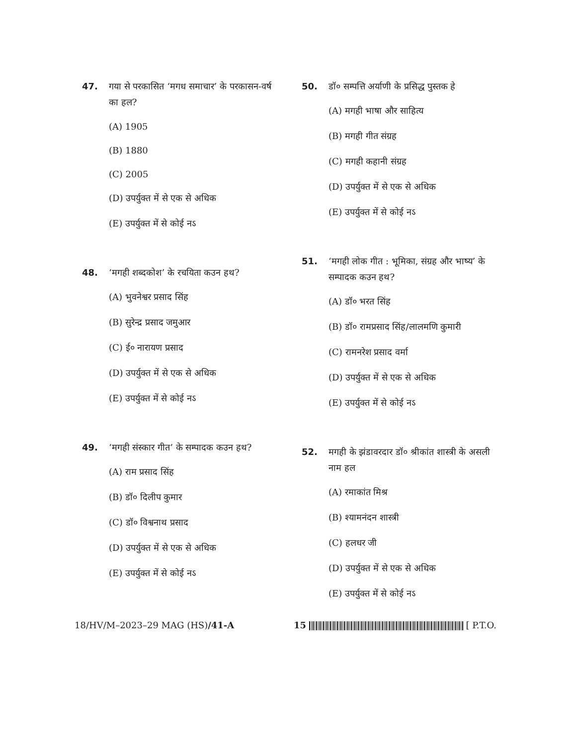47. गया से परकासित ‘मगध समाचार’ के परकासन-वर्ष का हल?
(A) 1905
(B) 1880
(C) 2005
(D) उपर्युक्त में से एक से अधिक
(E) उपर्युक्त में से कोई नऽ
48. ‘मगही शब्दकोश’ के रचयिता कउन हथ?
(A) भुवनेश्वर प्रसाद सिंह
(B) सुरेन्द्र प्रसाद जमुआर
(C) ई० नारायण प्रसाद
(D) उपर्युक्त में से एक से अधिक
(E) उपर्युक्त में से कोई नऽ
49. ‘मगही संस्कार गीत’ के सम्पादक कउन हथ?
(A) राम प्रसाद सिंह
(B) डॉ० दिलीप कुमार
(C) डॉ० विश्वनाथ प्रसाद
(D) उपर्युक्त में से एक से अधिक
(E) उपर्युक्त में से कोई नऽ
50. डॉ० सम्पत्ति अर्याणी के प्रसिद्ध पुस्तक हे
(A) मगही भाषा और साहित्य
(B) मगही गीत संग्रह
(C) मगही कहानी संग्रह
(D) उपर्युक्त में से एक से अधिक
(E) उपर्युक्त में से कोई नऽ
51. ‘मगही लोक गीत : भूमिका, संग्रह और भाष्य’ के सम्पादक कउन हथ?
(A) डॉ० भरत सिंह
(B) डॉ० रामप्रसाद सिंह/लालमणि कुमारी
(C) रामनरेश प्रसाद वर्मा
(D) उपर्युक्त में से एक से अधिक
(E) उपर्युक्त में से कोई नऽ
52. मगही के झंडावरदार डॉ० श्रीकांत शास्त्री के असली नाम हल
(A) रमाकांत मिश्र
(B) श्यामनंदन शास्त्री
(C) हलधर जी
(D) उपर्युक्त में से एक से अधिक
(E) उपर्युक्त में से कोई नऽ
18/HV/M–2023–29 MAG (HS)/41-A 15 [ P.T.O.